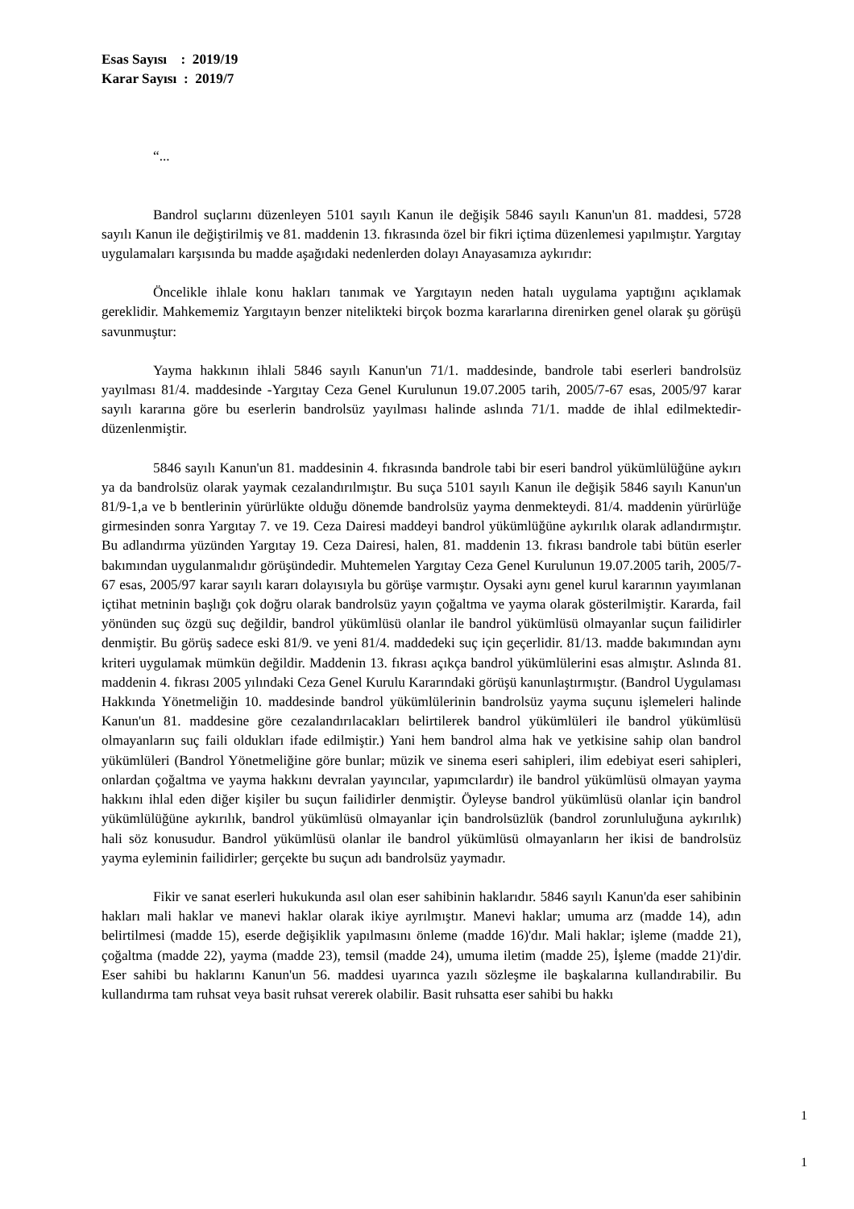Esas Sayısı : 2019/19
Karar Sayısı : 2019/7
“...
Bandrol suçlarını düzenleyen 5101 sayılı Kanun ile değişik 5846 sayılı Kanun'un 81. maddesi, 5728 sayılı Kanun ile değiştirilmiş ve 81. maddenin 13. fıkrasında özel bir fikri içtima düzenlemesi yapılmıştır. Yargıtay uygulamaları karşısında bu madde aşağıdaki nedenlerden dolayı Anayasamıza aykırıdır:
Öncelikle ihlale konu hakları tanımak ve Yargıtayın neden hatalı uygulama yaptığını açıklamak gereklidir. Mahkememiz Yargıtayın benzer nitelikteki birçok bozma kararlarına direnirken genel olarak şu görüşü savunmuştur:
Yayma hakkının ihlali 5846 sayılı Kanun'un 71/1. maddesinde, bandrole tabi eserleri bandrolsüz yayılması 81/4. maddesinde -Yargıtay Ceza Genel Kurulunun 19.07.2005 tarih, 2005/7-67 esas, 2005/97 karar sayılı kararına göre bu eserlerin bandrolsüz yayılması halinde aslında 71/1. madde de ihlal edilmektedir- düzenlenmiştir.
5846 sayılı Kanun'un 81. maddesinin 4. fıkrasında bandrole tabi bir eseri bandrol yükümlülüğüne aykırı ya da bandrolsüz olarak yaymak cezalandırılmıştır. Bu suça 5101 sayılı Kanun ile değişik 5846 sayılı Kanun'un 81/9-1,a ve b bentlerinin yürürlükte olduğu dönemde bandrolsüz yayma denmekteydi. 81/4. maddenin yürürlüğe girmesinden sonra Yargıtay 7. ve 19. Ceza Dairesi maddeyi bandrol yükümlüğüne aykırılık olarak adlandırmıştır. Bu adlandırma yüzünden Yargıtay 19. Ceza Dairesi, halen, 81. maddenin 13. fıkrası bandrole tabi bütün eserler bakımından uygulanmalıdır görüşündedir. Muhtemelen Yargıtay Ceza Genel Kurulunun 19.07.2005 tarih, 2005/7-67 esas, 2005/97 karar sayılı kararı dolayısıyla bu görüşe varmıştır. Oysaki aynı genel kurul kararının yayımlanan içtihat metninin başlığı çok doğru olarak bandrolsüz yayın çoğaltma ve yayma olarak gösterilmiştir. Kararda, fail yönünden suç özgü suç değildir, bandrol yükümlüsü olanlar ile bandrol yükümlüsü olmayanlar suçun failidirler denmiştir. Bu görüş sadece eski 81/9. ve yeni 81/4. maddedeki suç için geçerlidir. 81/13. madde bakımından aynı kriteri uygulamak mümkün değildir. Maddenin 13. fıkrası açıkça bandrol yükümlülerini esas almıştır. Aslında 81. maddenin 4. fıkrası 2005 yılındaki Ceza Genel Kurulu Kararındaki görüşü kanunlaştırmıştır. (Bandrol Uygulaması Hakkında Yönetmeliğin 10. maddesinde bandrol yükümlülerinin bandrolsüz yayma suçunu işlemeleri halinde Kanun'un 81. maddesine göre cezalandırılacakları belirtilerek bandrol yükümlüleri ile bandrol yükümlüsü olmayanların suç faili oldukları ifade edilmiştir.) Yani hem bandrol alma hak ve yetkisine sahip olan bandrol yükümlüleri (Bandrol Yönetmeliğine göre bunlar; müzik ve sinema eseri sahipleri, ilim edebiyat eseri sahipleri, onlardan çoğaltma ve yayma hakkını devralan yayıncılar, yapımcılardır) ile bandrol yükümlüsü olmayan yayma hakkını ihlal eden diğer kişiler bu suçun failidirler denmiştir. Öyleyse bandrol yükümlüsü olanlar için bandrol yükümlülüğüne aykırılık, bandrol yükümlüsü olmayanlar için bandrolsüzlük (bandrol zorunluluğuna aykırılık) hali söz konusudur. Bandrol yükümlüsü olanlar ile bandrol yükümlüsü olmayanların her ikisi de bandrolsüz yayma eyleminin failidirler; gerçekte bu suçun adı bandrolsüz yaymadır.
Fikir ve sanat eserleri hukukunda asıl olan eser sahibinin haklarıdır. 5846 sayılı Kanun'da eser sahibinin hakları mali haklar ve manevi haklar olarak ikiye ayrılmıştır. Manevi haklar; umuma arz (madde 14), adın belirtilmesi (madde 15), eserde değişiklik yapılmasını önleme (madde 16)'dır. Mali haklar; işleme (madde 21), çoğaltma (madde 22), yayma (madde 23), temsil (madde 24), umuma iletim (madde 25), İşleme (madde 21)'dir. Eser sahibi bu haklarını Kanun'un 56. maddesi uyarınca yazılı sözleşme ile başkalarına kullandırabilir. Bu kullandırma tam ruhsat veya basit ruhsat vererek olabilir. Basit ruhsatta eser sahibi bu hakkı
1
1